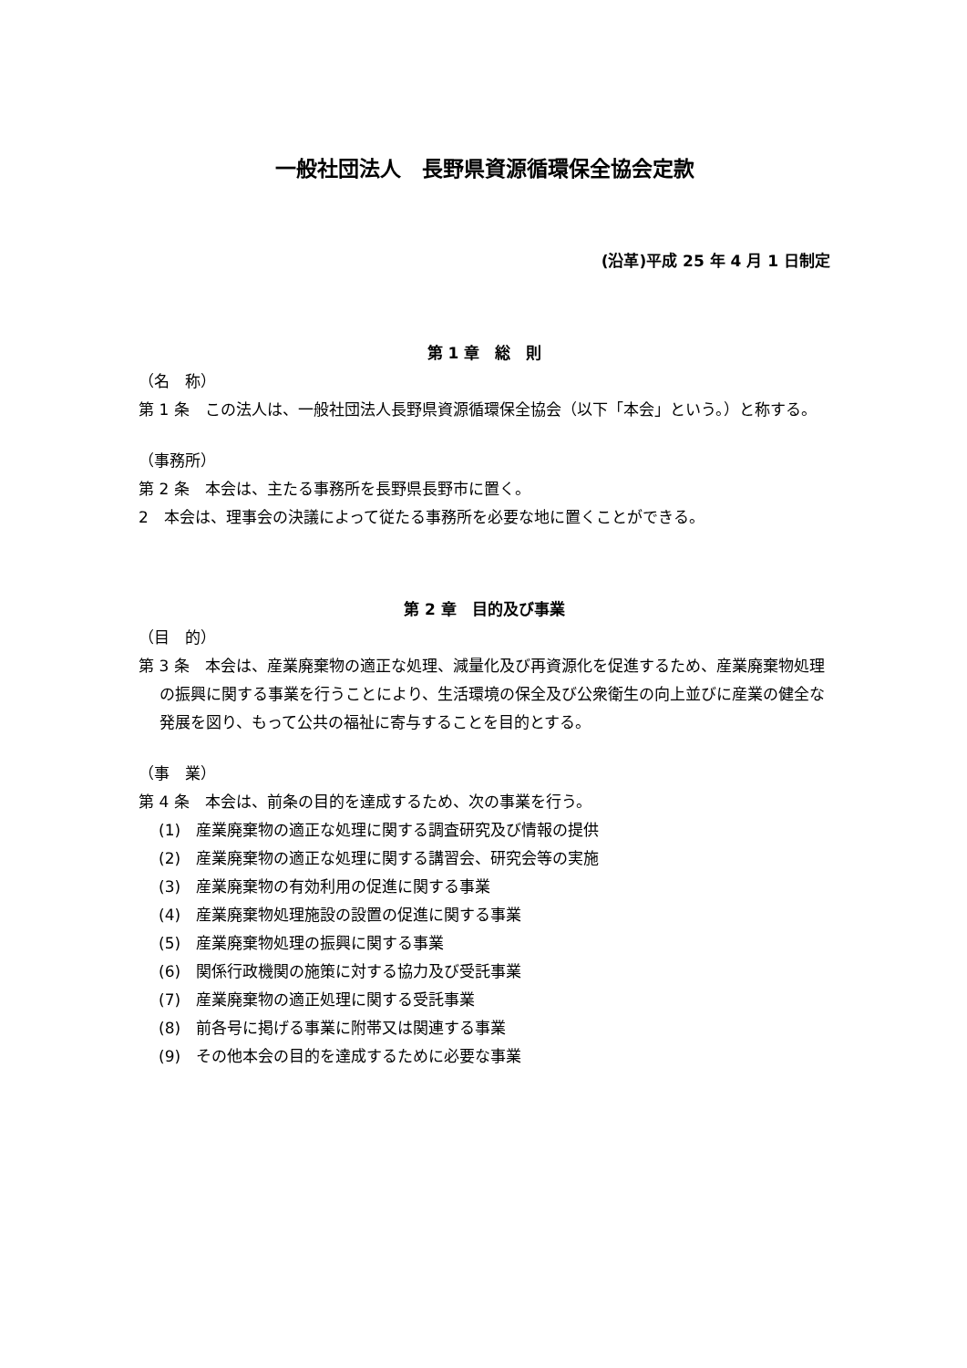一般社団法人　長野県資源循環保全協会定款
(沿革)平成 25 年 4 月 1 日制定
第 1 章　総　則
（名　称）
第 1 条　この法人は、一般社団法人長野県資源循環保全協会（以下「本会」という。）と称する。
（事務所）
第 2 条　本会は、主たる事務所を長野県長野市に置く。
2　本会は、理事会の決議によって従たる事務所を必要な地に置くことができる。
第 2 章　目的及び事業
（目　的）
第 3 条　本会は、産業廃棄物の適正な処理、減量化及び再資源化を促進するため、産業廃棄物処理の振興に関する事業を行うことにより、生活環境の保全及び公衆衛生の向上並びに産業の健全な発展を図り、もって公共の福祉に寄与することを目的とする。
（事　業）
第 4 条　本会は、前条の目的を達成するため、次の事業を行う。
(1)　産業廃棄物の適正な処理に関する調査研究及び情報の提供
(2)　産業廃棄物の適正な処理に関する講習会、研究会等の実施
(3)　産業廃棄物の有効利用の促進に関する事業
(4)　産業廃棄物処理施設の設置の促進に関する事業
(5)　産業廃棄物処理の振興に関する事業
(6)　関係行政機関の施策に対する協力及び受託事業
(7)　産業廃棄物の適正処理に関する受託事業
(8)　前各号に掲げる事業に附帯又は関連する事業
(9)　その他本会の目的を達成するために必要な事業